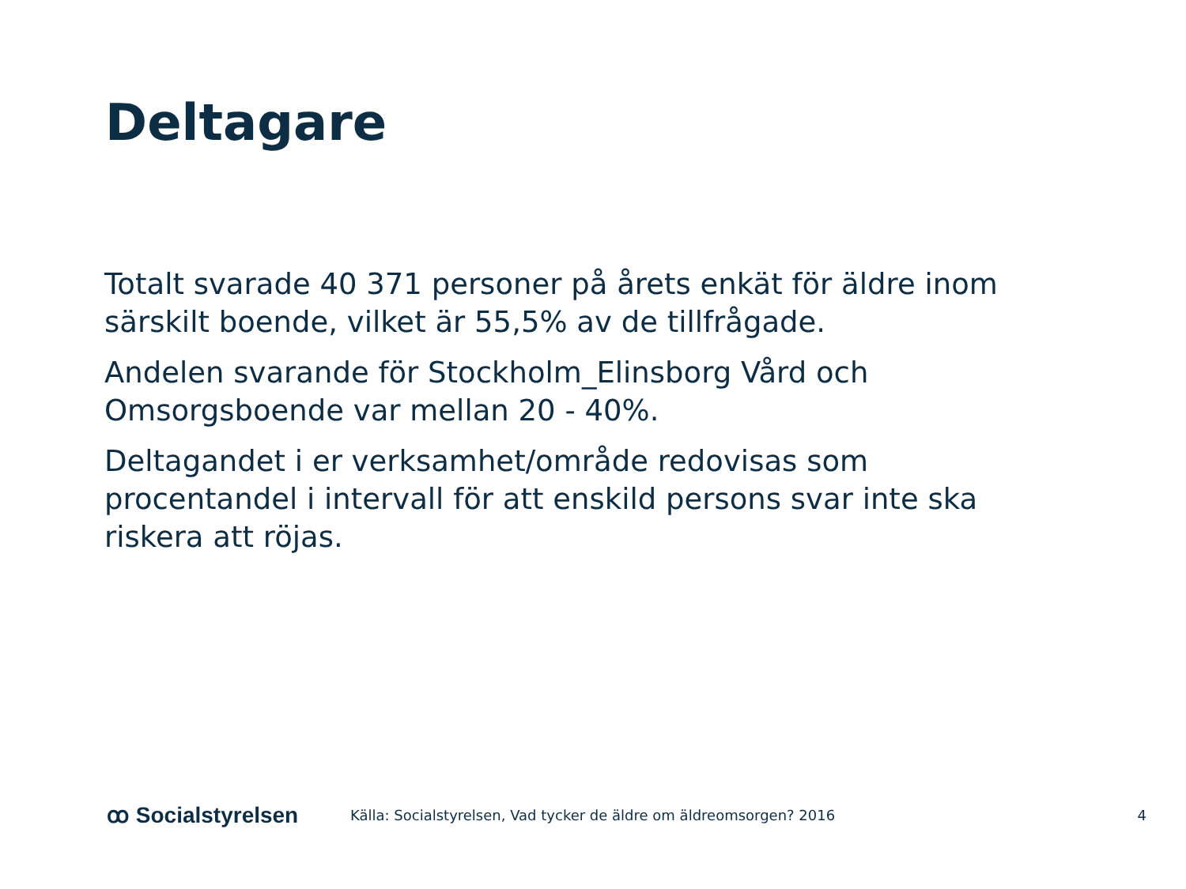Deltagare
Totalt svarade 40 371 personer på årets enkät för äldre inom särskilt boende, vilket är 55,5% av de tillfrågade.
Andelen svarande för Stockholm_Elinsborg Vård och Omsorgsboende var mellan 20 - 40%.
Deltagandet i er verksamhet/område redovisas som procentandel i intervall för att enskild persons svar inte ska riskera att röjas.
ꝏ Socialstyrelsen
Källa: Socialstyrelsen, Vad tycker de äldre om äldreomsorgen? 2016
4